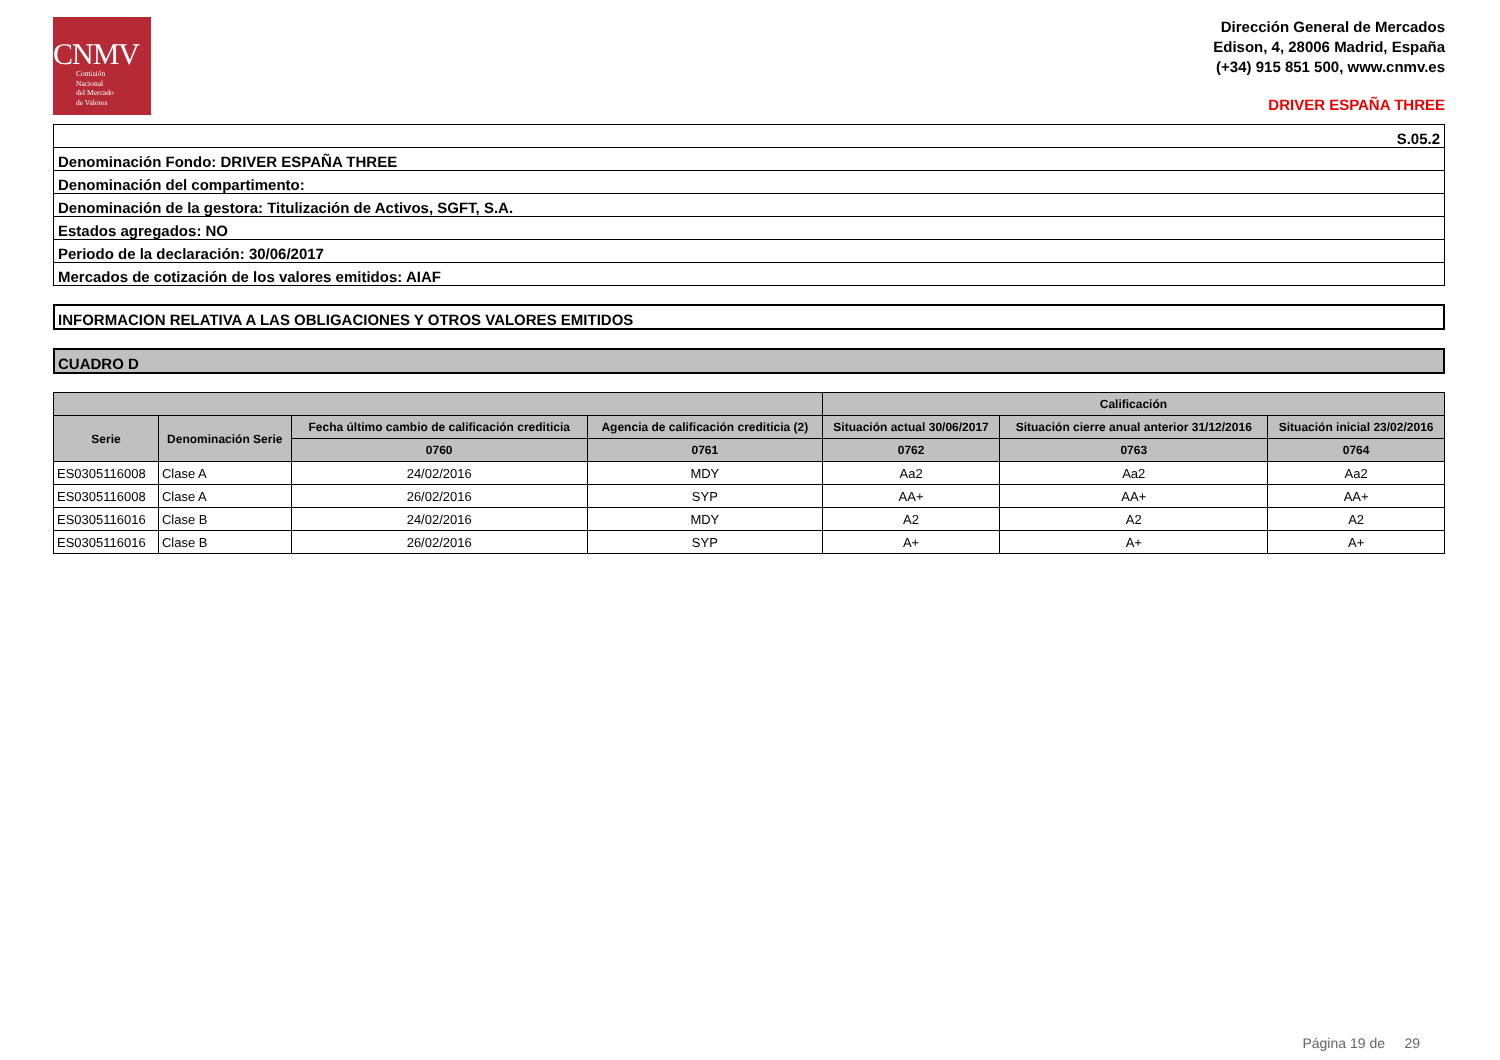CNMV
Comisión
Nacional
del Mercado
de Valores
Dirección General de Mercados
Edison, 4, 28006 Madrid, España
(+34) 915 851 500, www.cnmv.es
DRIVER ESPAÑA THREE
| S.05.2 |
| Denominación Fondo: DRIVER ESPAÑA THREE |
| Denominación del compartimento: |
| Denominación de la gestora: Titulización de Activos, SGFT, S.A. |
| Estados agregados: NO |
| Periodo de la declaración: 30/06/2017 |
| Mercados de cotización de los valores emitidos: AIAF |
INFORMACION RELATIVA A LAS OBLIGACIONES Y OTROS VALORES EMITIDOS
CUADRO D
| | | | | Calificación | | |
| --- | --- | --- | --- | --- | --- | --- |
| Serie | Denominación Serie | Fecha último cambio de calificación crediticia | Agencia de calificación crediticia (2) | Situación actual 30/06/2017 | Situación cierre anual anterior 31/12/2016 | Situación inicial 23/02/2016 |
| | | 0760 | 0761 | 0762 | 0763 | 0764 |
| ES0305116008 | Clase A | 24/02/2016 | MDY | Aa2 | Aa2 | Aa2 |
| ES0305116008 | Clase A | 26/02/2016 | SYP | AA+ | AA+ | AA+ |
| ES0305116016 | Clase B | 24/02/2016 | MDY | A2 | A2 | A2 |
| ES0305116016 | Clase B | 26/02/2016 | SYP | A+ | A+ | A+ |
Página 19 de 29